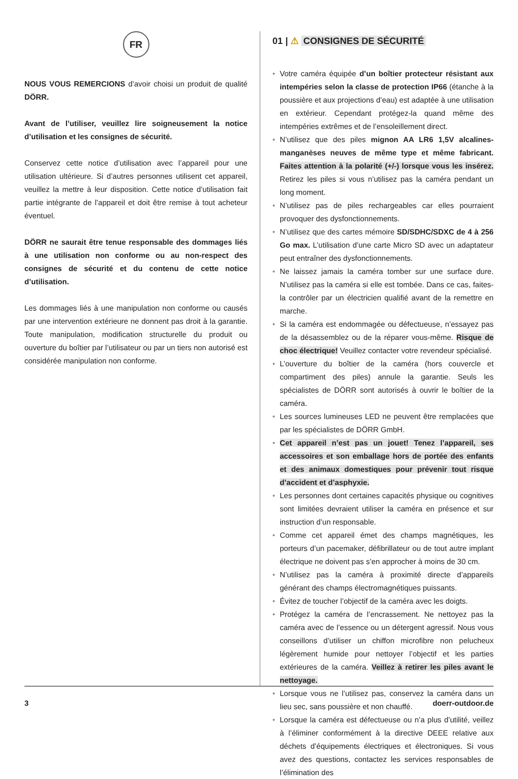FR
NOUS VOUS REMERCIONS d’avoir choisi un produit de qualité DÖRR.
Avant de l’utiliser, veuillez lire soigneusement la notice d’utilisation et les consignes de sécurité.
Conservez cette notice d’utilisation avec l’appareil pour une utilisation ultérieure. Si d’autres personnes utilisent cet appareil, veuillez la mettre à leur disposition. Cette notice d’utilisation fait partie intégrante de l’appareil et doit être remise à tout acheteur éventuel.
DÖRR ne saurait être tenue responsable des dommages liés à une utilisation non conforme ou au non-respect des consignes de sécurité et du contenu de cette notice d’utilisation.
Les dommages liés à une manipulation non conforme ou causés par une intervention extérieure ne donnent pas droit à la garantie. Toute manipulation, modification structurelle du produit ou ouverture du boîtier par l’utilisateur ou par un tiers non autorisé est considérée manipulation non conforme.
01 | ⚠ CONSIGNES DE SÉCURITÉ
• Votre caméra équipée d’un boîtier protecteur résistant aux intempéries selon la classe de protection IP66 (étanche à la poussière et aux projections d’eau) est adaptée à une utilisation en extérieur. Cependant protégez-la quand même des intempéries extrêmes et de l’ensoleillement direct.
• N’utilisez que des piles mignon AA LR6 1,5V alcalines-manganèses neuves de même type et même fabricant. Faites attention à la polarité (+/-) lorsque vous les insérez. Retirez les piles si vous n’utilisez pas la caméra pendant un long moment.
• N’utilisez pas de piles rechargeables car elles pourraient provoquer des dysfonctionnements.
• N’utilisez que des cartes mémoire SD/SDHC/SDXC de 4 à 256 Go max. L’utilisation d’une carte Micro SD avec un adaptateur peut entraîner des dysfonctionnements.
• Ne laissez jamais la caméra tomber sur une surface dure. N’utilisez pas la caméra si elle est tombée. Dans ce cas, faites-la contrôler par un électricien qualifié avant de la remettre en marche.
• Si la caméra est endommagée ou défectueuse, n’essayez pas de la désassemblez ou de la réparer vous-même. Risque de choc électrique! Veuillez contacter votre revendeur spécialisé.
• L’ouverture du boîtier de la caméra (hors couvercle et compartiment des piles) annule la garantie. Seuls les spécialistes de DÖRR sont autorisés à ouvrir le boîtier de la caméra.
• Les sources lumineuses LED ne peuvent être remplacées que par les spécialistes de DÖRR GmbH.
• Cet appareil n’est pas un jouet! Tenez l’appareil, ses accessoires et son emballage hors de portée des enfants et des animaux domestiques pour prévenir tout risque d’accident et d’asphyxie.
• Les personnes dont certaines capacités physique ou cognitives sont limitées devraient utiliser la caméra en présence et sur instruction d’un responsable.
• Comme cet appareil émet des champs magnétiques, les porteurs d’un pacemaker, défibrillateur ou de tout autre implant électrique ne doivent pas s’en approcher à moins de 30 cm.
• N’utilisez pas la caméra à proximité directe d’appareils générant des champs électromagnétiques puissants.
• Évitez de toucher l’objectif de la caméra avec les doigts.
• Protégez la caméra de l’encrassement. Ne nettoyez pas la caméra avec de l’essence ou un détergent agressif. Nous vous conseillons d’utiliser un chiffon microfibre non pelucheux légèrement humide pour nettoyer l’objectif et les parties extérieures de la caméra. Veillez à retirer les piles avant le nettoyage.
• Lorsque vous ne l’utilisez pas, conservez la caméra dans un lieu sec, sans poussière et non chauffé.
• Lorsque la caméra est défectueuse ou n’a plus d’utilité, veillez à l’éliminer conformément à la directive DEEE relative aux déchets d’équipements électriques et électroniques. Si vous avez des questions, contactez les services responsables de l’élimination des
3 doerr-outdoor.de